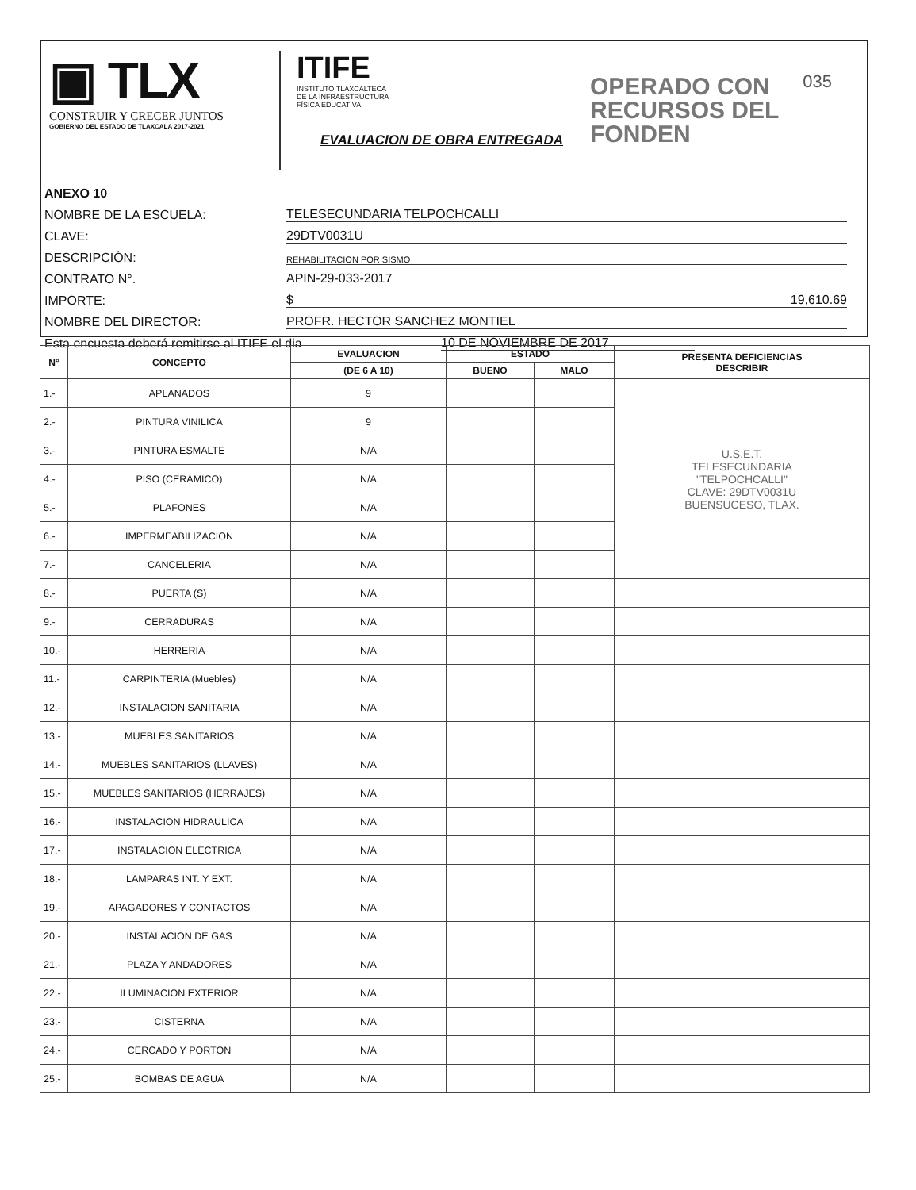▣ TLX
CONSTRUIR Y CRECER JUNTOS
GOBIERNO DEL ESTADO DE TLAXCALA 2017-2021
ITIFE
INSTITUTO TLAXCALTECA
DE LA INFRAESTRUCTURA
FÍSICA EDUCATIVA
EVALUACION DE OBRA ENTREGADA
OPERADO CON
RECURSOS DEL
FONDEN
035
ANEXO 10
NOMBRE DE LA ESCUELA: TELESECUNDARIA TELPOCHCALLI
CLAVE: 29DTV0031U
DESCRIPCIÓN: REHABILITACION POR SISMO
CONTRATO N°. APIN-29-033-2017
IMPORTE: $ 19,610.69
NOMBRE DEL DIRECTOR: PROFR. HECTOR SANCHEZ MONTIEL
Esta encuesta deberá remitirse al ITIFE el dia 10 DE NOVIEMBRE DE 2017
| N° | CONCEPTO | EVALUACION | ESTADO | | PRESENTA DEFICIENCIAS DESCRIBIR |
| --- | --- | --- | --- | --- | --- |
| | | (DE 6 A 10) | BUENO | MALO | |
| 1.- | APLANADOS | 9 | | | U.S.E.T. TELESECUNDARIA "TELPOCHCALLI" CLAVE: 29DTV0031U BUENSUCESO, TLAX. |
| 2.- | PINTURA VINILICA | 9 | | | |
| 3.- | PINTURA ESMALTE | N/A | | | |
| 4.- | PISO (CERAMICO) | N/A | | | |
| 5.- | PLAFONES | N/A | | | |
| 6.- | IMPERMEABILIZACION | N/A | | | |
| 7.- | CANCELERIA | N/A | | | |
| 8.- | PUERTA (S) | N/A | | | |
| 9.- | CERRADURAS | N/A | | | |
| 10.- | HERRERIA | N/A | | | |
| 11.- | CARPINTERIA (Muebles) | N/A | | | |
| 12.- | INSTALACION SANITARIA | N/A | | | |
| 13.- | MUEBLES SANITARIOS | N/A | | | |
| 14.- | MUEBLES SANITARIOS (LLAVES) | N/A | | | |
| 15.- | MUEBLES SANITARIOS (HERRAJES) | N/A | | | |
| 16.- | INSTALACION HIDRAULICA | N/A | | | |
| 17.- | INSTALACION ELECTRICA | N/A | | | |
| 18.- | LAMPARAS INT. Y EXT. | N/A | | | |
| 19.- | APAGADORES Y CONTACTOS | N/A | | | |
| 20.- | INSTALACION DE GAS | N/A | | | |
| 21.- | PLAZA Y ANDADORES | N/A | | | |
| 22.- | ILUMINACION EXTERIOR | N/A | | | |
| 23.- | CISTERNA | N/A | | | |
| 24.- | CERCADO Y PORTON | N/A | | | |
| 25.- | BOMBAS DE AGUA | N/A | | | |